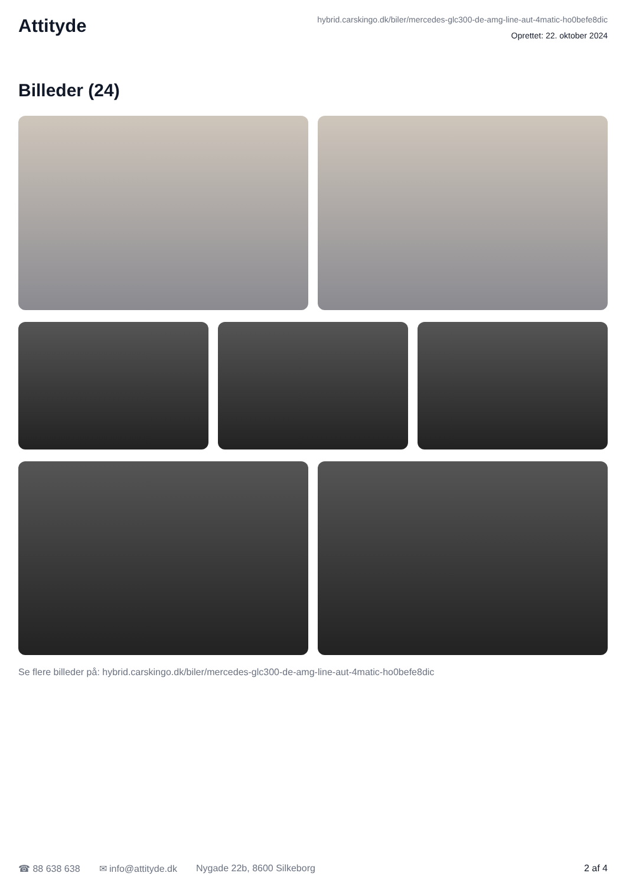Attityde
hybrid.carskingo.dk/biler/mercedes-glc300-de-amg-line-aut-4matic-ho0befe8dic
Oprettet: 22. oktober 2024
Billeder (24)
Se flere billeder på: hybrid.carskingo.dk/biler/mercedes-glc300-de-amg-line-aut-4matic-ho0befe8dic
☎ 88 638 638 ✉ info@attityde.dk Nygade 22b, 8600 Silkeborg 2 af 4